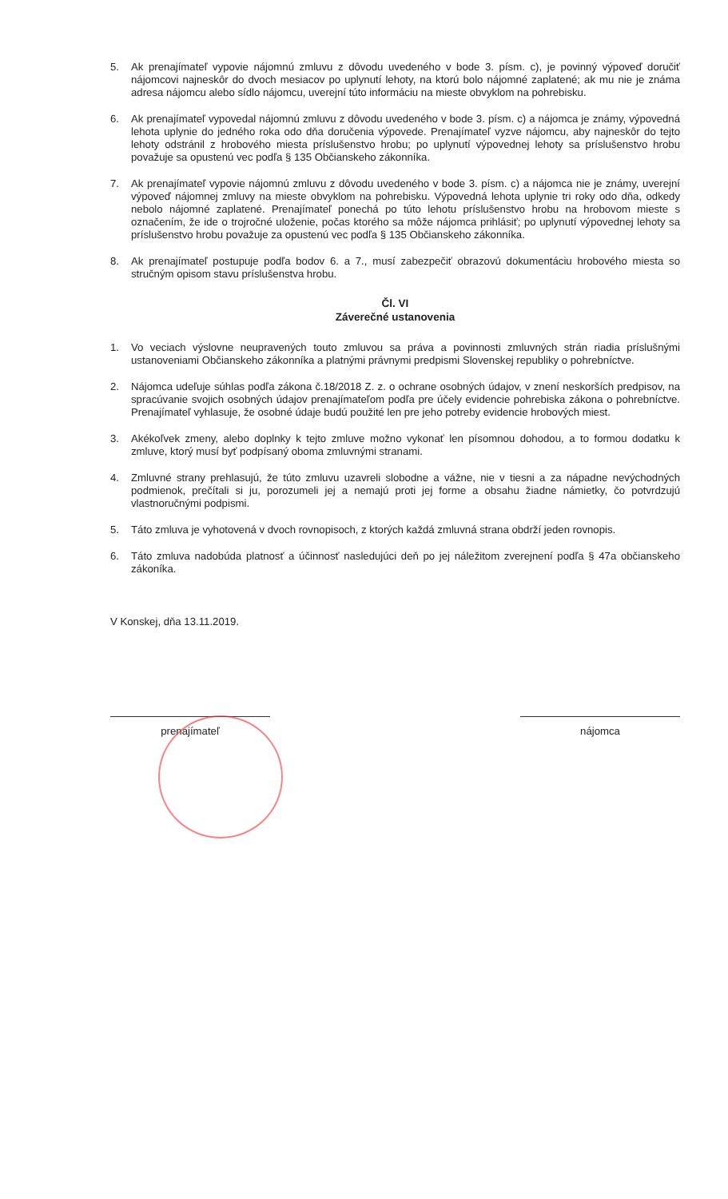5. Ak prenajímateľ vypovie nájomnú zmluvu z dôvodu uvedeného v bode 3. písm. c), je povinný výpoveď doručiť nájomcovi najneskôr do dvoch mesiacov po uplynutí lehoty, na ktorú bolo nájomné zaplatené; ak mu nie je známa adresa nájomcu alebo sídlo nájomcu, uverejní túto informáciu na mieste obvyklom na pohrebisku.
6. Ak prenajímateľ vypovedal nájomnú zmluvu z dôvodu uvedeného v bode 3. písm. c) a nájomca je známy, výpovedná lehota uplynie do jedného roka odo dňa doručenia výpovede. Prenajímateľ vyzve nájomcu, aby najneskôr do tejto lehoty odstránil z hrobového miesta príslušenstvo hrobu; po uplynutí výpovednej lehoty sa príslušenstvo hrobu považuje sa opustenú vec podľa § 135 Občianskeho zákonníka.
7. Ak prenajímateľ vypovie nájomnú zmluvu z dôvodu uvedeného v bode 3. písm. c) a nájomca nie je známy, uverejní výpoveď nájomnej zmluvy na mieste obvyklom na pohrebisku. Výpovedná lehota uplynie tri roky odo dňa, odkedy nebolo nájomné zaplatené. Prenajímateľ ponechá po túto lehotu príslušenstvo hrobu na hrobovom mieste s označením, že ide o trojročné uloženie, počas ktorého sa môže nájomca prihlásiť; po uplynutí výpovednej lehoty sa príslušenstvo hrobu považuje za opustenú vec podľa § 135 Občianskeho zákonníka.
8. Ak prenajímateľ postupuje podľa bodov 6. a 7., musí zabezpečiť obrazovú dokumentáciu hrobového miesta so stručným opisom stavu príslušenstva hrobu.
Čl. VI
Záverečné ustanovenia
1. Vo veciach výslovne neupravených touto zmluvou sa práva a povinnosti zmluvných strán riadia príslušnými ustanoveniami Občianskeho zákonníka a platnými právnymi predpismi Slovenskej republiky o pohrebníctve.
2. Nájomca udeľuje súhlas podľa zákona č.18/2018 Z. z. o ochrane osobných údajov, v znení neskorších predpisov, na spracúvanie svojich osobných údajov prenajímateľom podľa pre účely evidencie pohrebiska zákona o pohrebníctve. Prenajímateľ vyhlasuje, že osobné údaje budú použité len pre jeho potreby evidencie hrobových miest.
3. Akékoľvek zmeny, alebo doplnky k tejto zmluve možno vykonať len písomnou dohodou, a to formou dodatku k zmluve, ktorý musí byť podpísaný oboma zmluvnými stranami.
4. Zmluvné strany prehlasujú, že túto zmluvu uzavreli slobodne a vážne, nie v tiesni a za nápadne nevýchodných podmienok, prečítali si ju, porozumeli jej a nemajú proti jej forme a obsahu žiadne námietky, čo potvrdzujú vlastnoručnými podpismi.
5. Táto zmluva je vyhotovená v dvoch rovnopisoch, z ktorých každá zmluvná strana obdrží jeden rovnopis.
6. Táto zmluva nadobúda platnosť a účinnosť nasledujúci deň po jej náležitom zverejnení podľa § 47a občianskeho zákoníka.
V Konskej, dňa 13.11.2019.
prenajímateľ nájomca